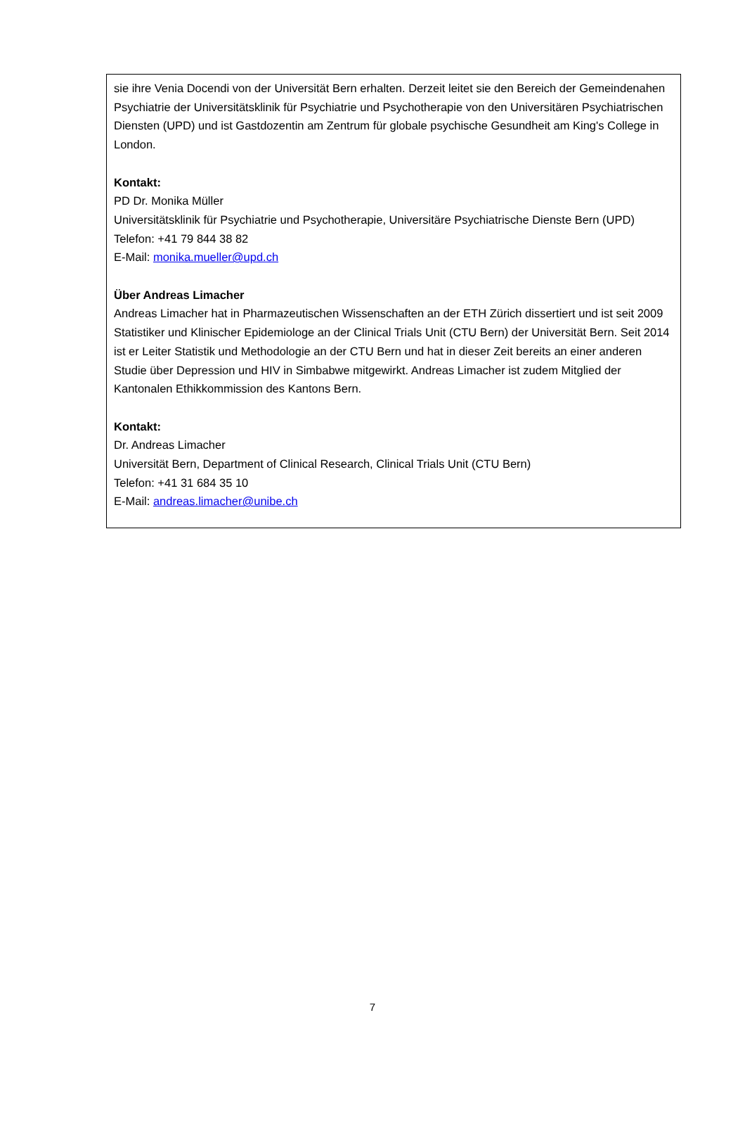sie ihre Venia Docendi von der Universität Bern erhalten. Derzeit leitet sie den Bereich der Gemeindenahen Psychiatrie der Universitätsklinik für Psychiatrie und Psychotherapie von den Universitären Psychiatrischen Diensten (UPD) und ist Gastdozentin am Zentrum für globale psychische Gesundheit am King's College in London.
Kontakt:
PD Dr. Monika Müller
Universitätsklinik für Psychiatrie und Psychotherapie, Universitäre Psychiatrische Dienste Bern (UPD)
Telefon: +41 79 844 38 82
E-Mail: monika.mueller@upd.ch
Über Andreas Limacher
Andreas Limacher hat in Pharmazeutischen Wissenschaften an der ETH Zürich dissertiert und ist seit 2009 Statistiker und Klinischer Epidemiologe an der Clinical Trials Unit (CTU Bern) der Universität Bern. Seit 2014 ist er Leiter Statistik und Methodologie an der CTU Bern und hat in dieser Zeit bereits an einer anderen Studie über Depression und HIV in Simbabwe mitgewirkt. Andreas Limacher ist zudem Mitglied der Kantonalen Ethikkommission des Kantons Bern.
Kontakt:
Dr. Andreas Limacher
Universität Bern, Department of Clinical Research, Clinical Trials Unit (CTU Bern)
Telefon: +41 31 684 35 10
E-Mail: andreas.limacher@unibe.ch
7